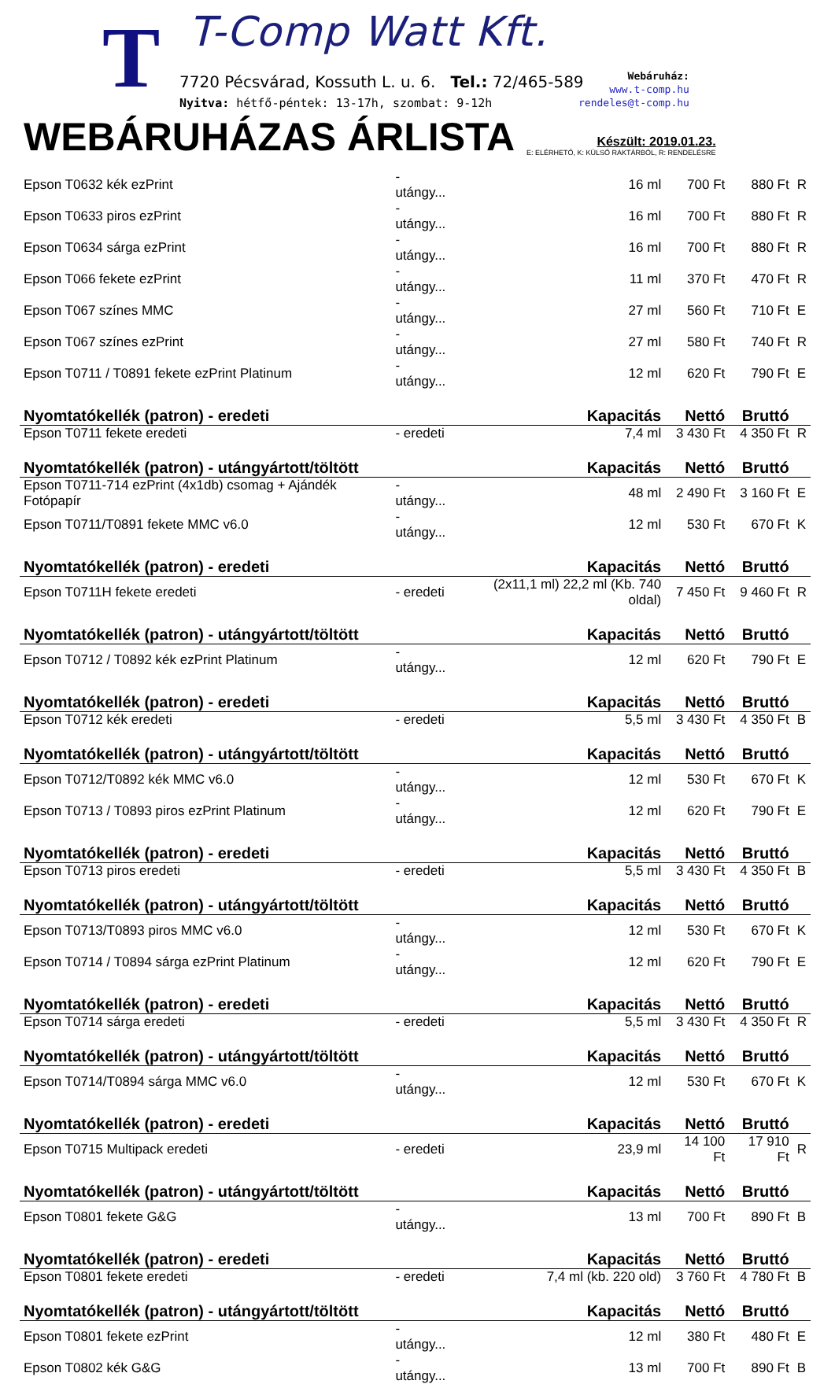T T-Comp Watt Kft.
7720 Pécsvárad, Kossuth L. u. 6. Tel.: 72/465-589
Nyitva: hétfő-péntek: 13-17h, szombat: 9-12h
Webáruház:
www.t-comp.hu
rendeles@t-comp.hu
WEBÁRUHÁZAS ÁRLISTA
Készült: 2019.01.23.
E: ELÉRHETŐ, K: KÜLSŐ RAKTÁRBÓL, R: RENDELÉSRE
| Epson T0632 kék ezPrint | - utángy... | 16 ml | 700 Ft | 880 Ft | R |
| Epson T0633 piros ezPrint | - utángy... | 16 ml | 700 Ft | 880 Ft | R |
| Epson T0634 sárga ezPrint | - utángy... | 16 ml | 700 Ft | 880 Ft | R |
| Epson T066 fekete ezPrint | - utángy... | 11 ml | 370 Ft | 470 Ft | R |
| Epson T067 színes MMC | - utángy... | 27 ml | 560 Ft | 710 Ft | E |
| Epson T067 színes ezPrint | - utángy... | 27 ml | 580 Ft | 740 Ft | R |
| Epson T0711 / T0891 fekete ezPrint Platinum | - utángy... | 12 ml | 620 Ft | 790 Ft | E |
| Nyomtatókellék (patron) - eredeti | | Kapacitás | Nettó | Bruttó | |
| Epson T0711 fekete eredeti | - eredeti | 7,4 ml | 3 430 Ft | 4 350 Ft | R |
| Nyomtatókellék (patron) - utángyártott/töltött | | Kapacitás | Nettó | Bruttó | |
| Epson T0711-714 ezPrint (4x1db) csomag + Ajándék Fotópapír | - utángy... | 48 ml | 2 490 Ft | 3 160 Ft | E |
| Epson T0711/T0891 fekete MMC v6.0 | - utángy... | 12 ml | 530 Ft | 670 Ft | K |
| Nyomtatókellék (patron) - eredeti | | Kapacitás | Nettó | Bruttó | |
| Epson T0711H fekete eredeti | - eredeti | (2x11,1 ml) 22,2 ml (Kb. 740 oldal) | 7 450 Ft | 9 460 Ft | R |
| Nyomtatókellék (patron) - utángyártott/töltött | | Kapacitás | Nettó | Bruttó | |
| Epson T0712 / T0892 kék ezPrint Platinum | - utángy... | 12 ml | 620 Ft | 790 Ft | E |
| Nyomtatókellék (patron) - eredeti | | Kapacitás | Nettó | Bruttó | |
| Epson T0712 kék eredeti | - eredeti | 5,5 ml | 3 430 Ft | 4 350 Ft | B |
| Nyomtatókellék (patron) - utángyártott/töltött | | Kapacitás | Nettó | Bruttó | |
| Epson T0712/T0892 kék MMC v6.0 | - utángy... | 12 ml | 530 Ft | 670 Ft | K |
| Epson T0713 / T0893 piros ezPrint Platinum | - utángy... | 12 ml | 620 Ft | 790 Ft | E |
| Nyomtatókellék (patron) - eredeti | | Kapacitás | Nettó | Bruttó | |
| Epson T0713 piros eredeti | - eredeti | 5,5 ml | 3 430 Ft | 4 350 Ft | B |
| Nyomtatókellék (patron) - utángyártott/töltött | | Kapacitás | Nettó | Bruttó | |
| Epson T0713/T0893 piros MMC v6.0 | - utángy... | 12 ml | 530 Ft | 670 Ft | K |
| Epson T0714 / T0894 sárga ezPrint Platinum | - utángy... | 12 ml | 620 Ft | 790 Ft | E |
| Nyomtatókellék (patron) - eredeti | | Kapacitás | Nettó | Bruttó | |
| Epson T0714 sárga eredeti | - eredeti | 5,5 ml | 3 430 Ft | 4 350 Ft | R |
| Nyomtatókellék (patron) - utángyártott/töltött | | Kapacitás | Nettó | Bruttó | |
| Epson T0714/T0894 sárga MMC v6.0 | - utángy... | 12 ml | 530 Ft | 670 Ft | K |
| Nyomtatókellék (patron) - eredeti | | Kapacitás | Nettó | Bruttó | |
| Epson T0715 Multipack eredeti | - eredeti | 23,9 ml | 14 100 Ft | 17 910 Ft | R |
| Nyomtatókellék (patron) - utángyártott/töltött | | Kapacitás | Nettó | Bruttó | |
| Epson T0801 fekete G&G | - utángy... | 13 ml | 700 Ft | 890 Ft | B |
| Nyomtatókellék (patron) - eredeti | | Kapacitás | Nettó | Bruttó | |
| Epson T0801 fekete eredeti | - eredeti | 7,4 ml (kb. 220 old) | 3 760 Ft | 4 780 Ft | B |
| Nyomtatókellék (patron) - utángyártott/töltött | | Kapacitás | Nettó | Bruttó | |
| Epson T0801 fekete ezPrint | - utángy... | 12 ml | 380 Ft | 480 Ft | E |
| Epson T0802 kék G&G | - utángy... | 13 ml | 700 Ft | 890 Ft | B |